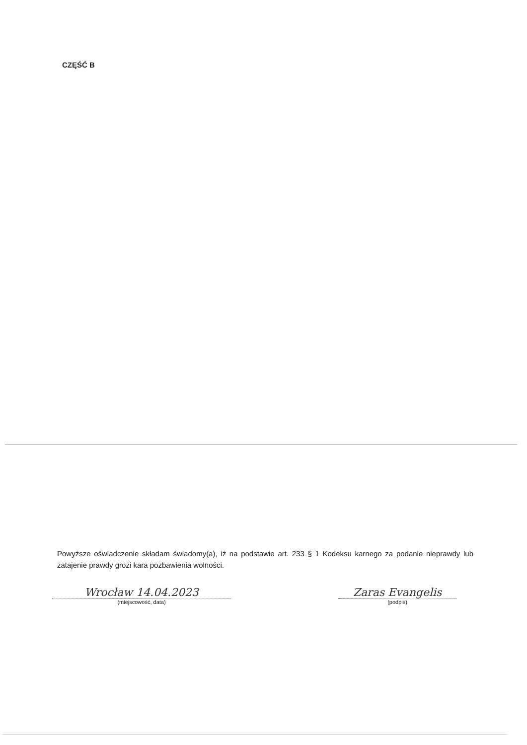CZĘŚĆ B
Powyższe oświadczenie składam świadomy(a), iż na podstawie art. 233 § 1 Kodeksu karnego za podanie nieprawdy lub zatajenie prawdy grozi kara pozbawienia wolności.
Wrocław 14.04.2023
(miejscowość, data)
Zaras Evangelis
(podpis)